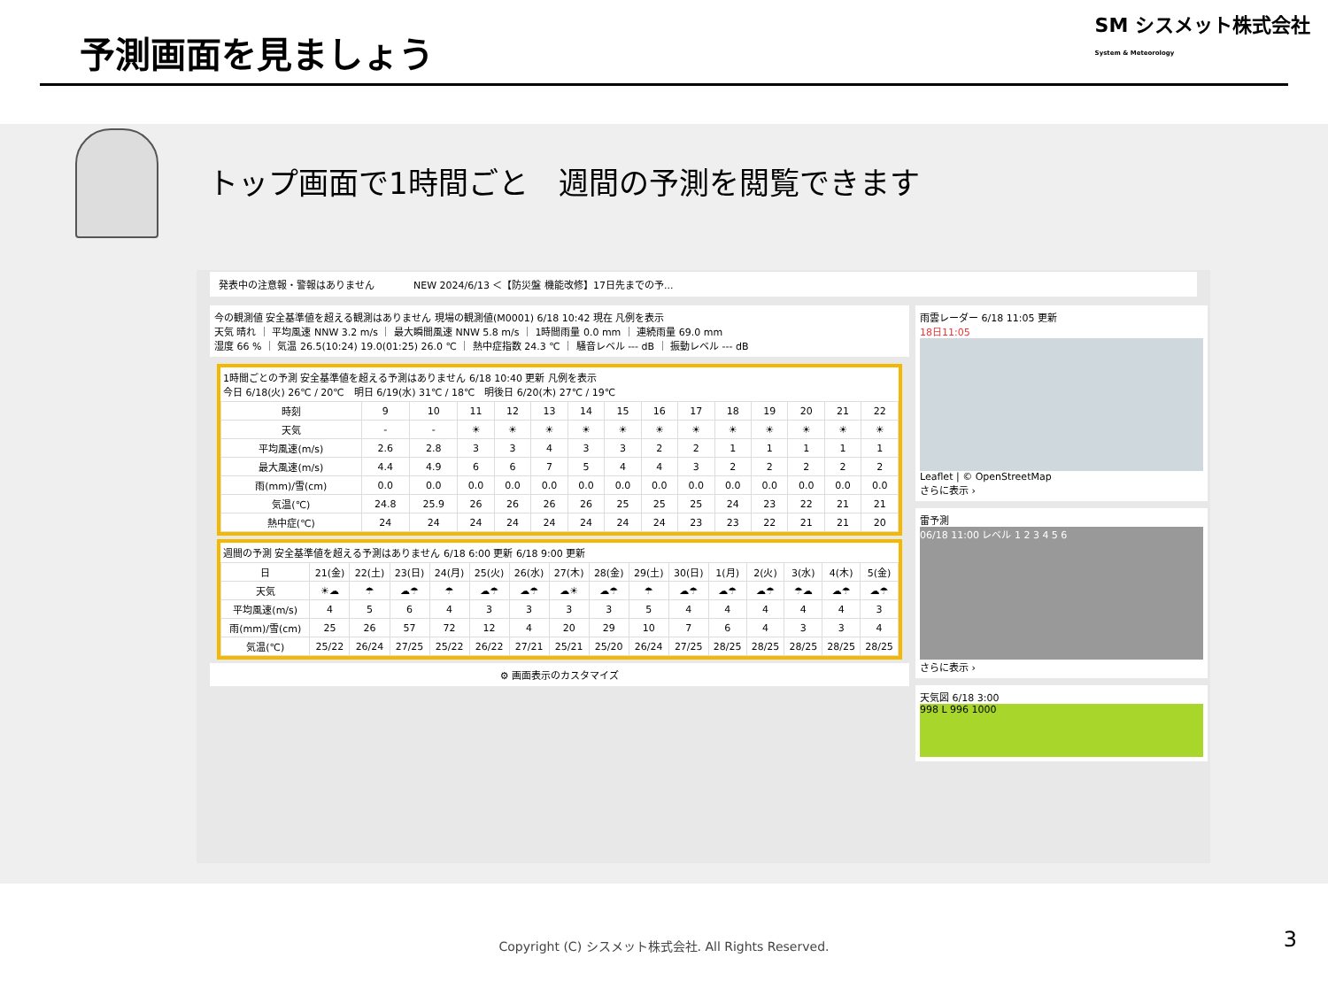予測画面を見ましょう
SM シスメット株式会社
System & Meteorology
トップ画面で1時間ごと　週間の予測を閲覧できます
発表中の注意報・警報はありません　　　　NEW 2024/6/13 ＜【防災盤 機能改修】17日先までの予...
今の観測値 安全基準値を超える観測はありません 現場の観測値(M0001) 6/18 10:42 現在 凡例を表示
天気 晴れ ｜ 平均風速 NNW 3.2 m/s ｜ 最大瞬間風速 NNW 5.8 m/s ｜ 1時間雨量 0.0 mm ｜ 連続雨量 69.0 mm
湿度 66 % ｜ 気温 26.5(10:24) 19.0(01:25) 26.0 ℃ ｜ 熱中症指数 24.3 ℃ ｜ 騒音レベル --- dB ｜ 振動レベル --- dB
1時間ごとの予測 安全基準値を超える予測はありません 6/18 10:40 更新 凡例を表示
今日 6/18(火) 26℃ / 20℃　明日 6/19(水) 31℃ / 18℃　明後日 6/20(木) 27℃ / 19℃
| 時刻 | 9 | 10 | 11 | 12 | 13 | 14 | 15 | 16 | 17 | 18 | 19 | 20 | 21 | 22 |
| --- | --- | --- | --- | --- | --- | --- | --- | --- | --- | --- | --- | --- | --- | --- |
| 天気 | - | - | ☀ | ☀ | ☀ | ☀ | ☀ | ☀ | ☀ | ☀ | ☀ | ☀ | ☀ | ☀ |
| 平均風速(m/s) | 2.6 | 2.8 | 3 | 3 | 4 | 3 | 3 | 2 | 2 | 1 | 1 | 1 | 1 | 1 |
| 最大風速(m/s) | 4.4 | 4.9 | 6 | 6 | 7 | 5 | 4 | 4 | 3 | 2 | 2 | 2 | 2 | 2 |
| 雨(mm)/雪(cm) | 0.0 | 0.0 | 0.0 | 0.0 | 0.0 | 0.0 | 0.0 | 0.0 | 0.0 | 0.0 | 0.0 | 0.0 | 0.0 | 0.0 |
| 気温(℃) | 24.8 | 25.9 | 26 | 26 | 26 | 26 | 25 | 25 | 25 | 24 | 23 | 22 | 21 | 21 |
| 熱中症(℃) | 24 | 24 | 24 | 24 | 24 | 24 | 24 | 24 | 23 | 23 | 22 | 21 | 21 | 20 |
週間の予測 安全基準値を超える予測はありません 6/18 6:00 更新 6/18 9:00 更新
| 日 | 21(金) | 22(土) | 23(日) | 24(月) | 25(火) | 26(水) | 27(木) | 28(金) | 29(土) | 30(日) | 1(月) | 2(火) | 3(水) | 4(木) | 5(金) |
| --- | --- | --- | --- | --- | --- | --- | --- | --- | --- | --- | --- | --- | --- | --- | --- |
| 天気 | ☀☁ | ☂ | ☁☂ | ☂ | ☁☂ | ☁☂ | ☁☀ | ☁☂ | ☂ | ☁☂ | ☁☂ | ☁☂ | ☂☁ | ☁☂ | ☁☂ |
| 平均風速(m/s) | 4 | 5 | 6 | 4 | 3 | 3 | 3 | 3 | 5 | 4 | 4 | 4 | 4 | 4 | 3 |
| 雨(mm)/雪(cm) | 25 | 26 | 57 | 72 | 12 | 4 | 20 | 29 | 10 | 7 | 6 | 4 | 3 | 3 | 4 |
| 気温(℃) | 25/22 | 26/24 | 27/25 | 25/22 | 26/22 | 27/21 | 25/21 | 25/20 | 26/24 | 27/25 | 28/25 | 28/25 | 28/25 | 28/25 | 28/25 |
⚙ 画面表示のカスタマイズ
雨雲レーダー 6/18 11:05 更新
18日11:05
Leaflet | © OpenStreetMap
さらに表示 ›
雷予測
06/18 11:00 レベル 1 2 3 4 5 6
さらに表示 ›
天気図 6/18 3:00
998 L 996 1000
Copyright (C) シスメット株式会社. All Rights Reserved.
3